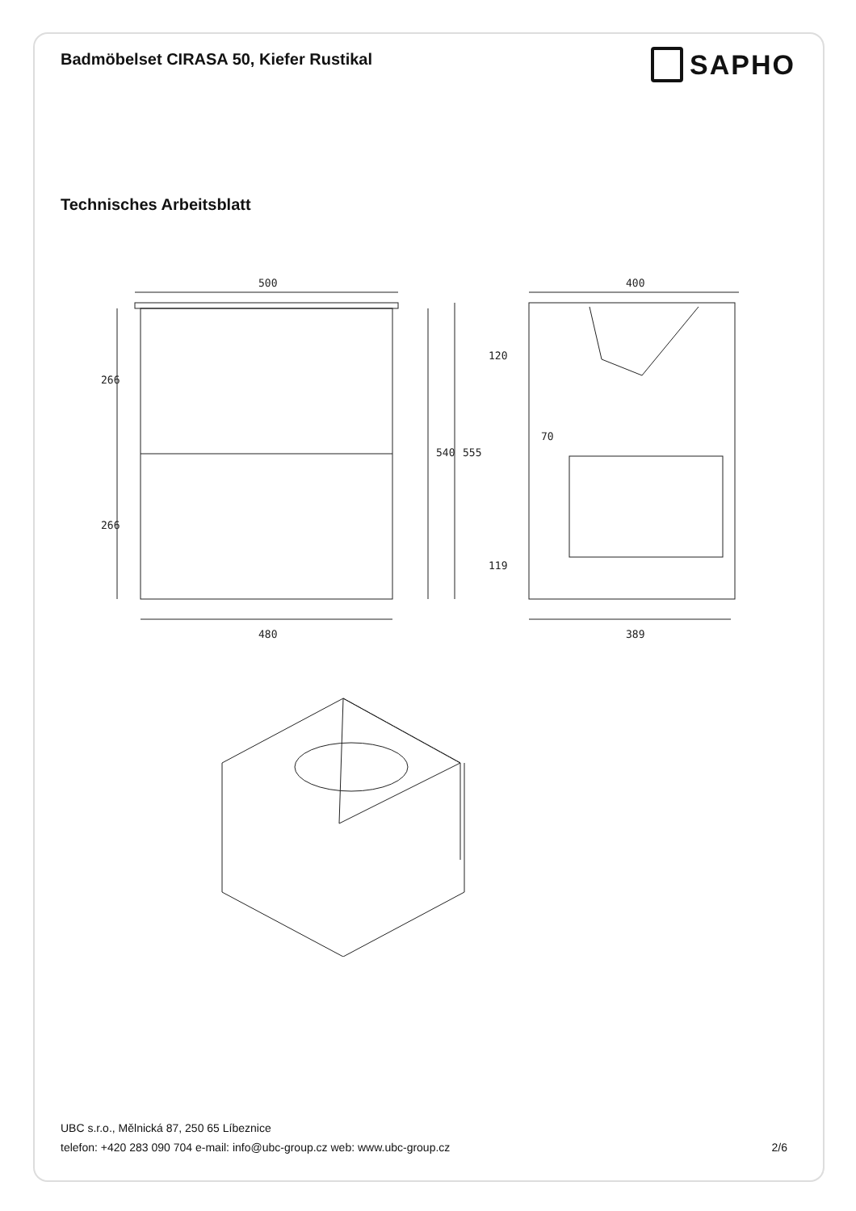Badmöbelset CIRASA 50, Kiefer Rustikal
SAPHO
Technisches Arbeitsblatt
500
480
266
266
540
555
400
389
120
119
70
UBC s.r.o., Mělnická 87, 250 65 Líbeznice
telefon: +420 283 090 704 e-mail: info@ubc-group.cz web: www.ubc-group.cz
2/6